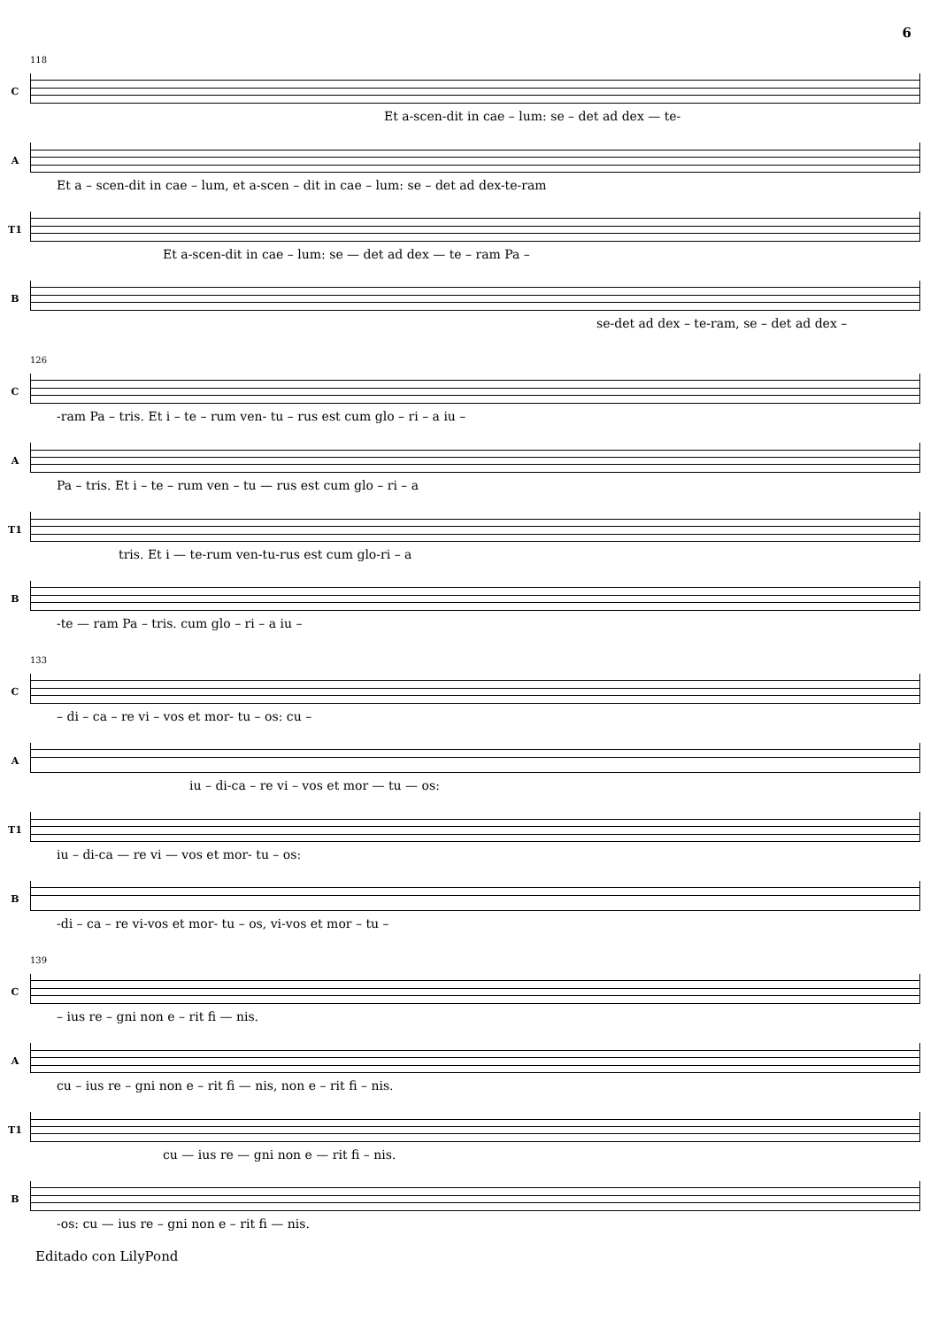6
118
C
Et a-scen-dit in cae – lum: se – det ad dex — te-
A
Et a – scen-dit in cae – lum, et a-scen – dit in cae – lum: se – det ad dex-te-ram
T1
Et a-scen-dit in cae – lum: se — det ad dex — te – ram Pa –
B
se-det ad dex – te-ram, se – det ad dex –
126
C
-ram Pa – tris. Et i – te – rum ven- tu – rus est cum glo – ri – a iu –
A
Pa – tris. Et i – te – rum ven – tu — rus est cum glo – ri – a
T1
tris. Et i — te-rum ven-tu-rus est cum glo-ri – a
B
-te — ram Pa – tris. cum glo – ri – a iu –
133
C
– di – ca – re vi – vos et mor- tu – os: cu –
A
iu – di-ca – re vi – vos et mor — tu — os:
T1
iu – di-ca — re vi — vos et mor- tu – os:
B
-di – ca – re vi-vos et mor- tu – os, vi-vos et mor – tu –
139
C
– ius re – gni non e – rit fi — nis.
A
cu – ius re – gni non e – rit fi — nis, non e – rit fi – nis.
T1
cu — ius re — gni non e — rit fi – nis.
B
-os: cu — ius re – gni non e – rit fi — nis.
Editado con LilyPond